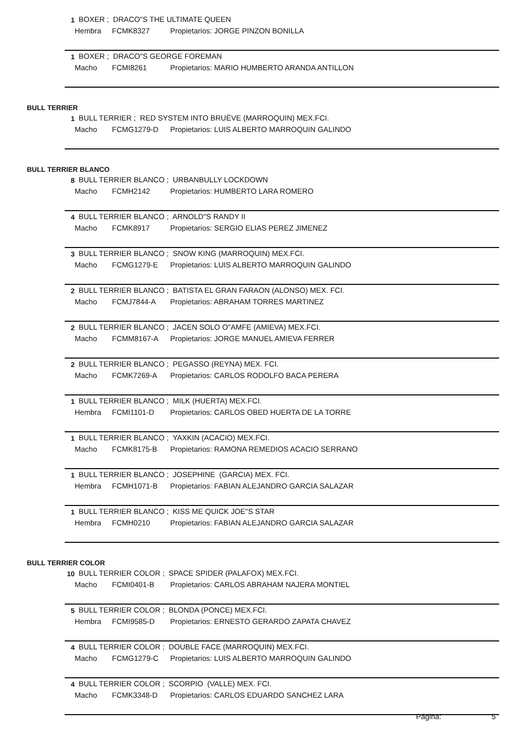1 BOXER ; DRACO"S THE ULTIMATE QUEEN
Hembra FCMK8327 Propietarios: JORGE PINZON BONILLA
1 BOXER ; DRACO"S GEORGE FOREMAN
Macho FCMI8261 Propietarios: MARIO HUMBERTO ARANDA ANTILLON
BULL TERRIER
1 BULL TERRIER ; RED SYSTEM INTO BRUËVE (MARROQUIN) MEX.FCI.
Macho FCMG1279-D Propietarios: LUIS ALBERTO MARROQUIN GALINDO
BULL TERRIER BLANCO
8 BULL TERRIER BLANCO ; URBANBULLY LOCKDOWN
Macho FCMH2142 Propietarios: HUMBERTO LARA ROMERO
4 BULL TERRIER BLANCO ; ARNOLD"S RANDY II
Macho FCMK8917 Propietarios: SERGIO ELIAS PEREZ JIMENEZ
3 BULL TERRIER BLANCO ; SNOW KING (MARROQUIN) MEX.FCI.
Macho FCMG1279-E Propietarios: LUIS ALBERTO MARROQUIN GALINDO
2 BULL TERRIER BLANCO ; BATISTA EL GRAN FARAON (ALONSO) MEX. FCI.
Macho FCMJ7844-A Propietarios: ABRAHAM TORRES MARTINEZ
2 BULL TERRIER BLANCO ; JACEN SOLO O"AMFE (AMIEVA) MEX.FCI.
Macho FCMM8167-A Propietarios: JORGE MANUEL AMIEVA FERRER
2 BULL TERRIER BLANCO ; PEGASSO (REYNA) MEX. FCI.
Macho FCMK7269-A Propietarios: CARLOS RODOLFO BACA PERERA
1 BULL TERRIER BLANCO ; MILK (HUERTA) MEX.FCI.
Hembra FCMI1101-D Propietarios: CARLOS OBED HUERTA DE LA TORRE
1 BULL TERRIER BLANCO ; YAXKIN (ACACIO) MEX.FCI.
Macho FCMK8175-B Propietarios: RAMONA REMEDIOS ACACIO SERRANO
1 BULL TERRIER BLANCO ; JOSEPHINE (GARCIA) MEX. FCI.
Hembra FCMH1071-B Propietarios: FABIAN ALEJANDRO GARCIA SALAZAR
1 BULL TERRIER BLANCO ; KISS ME QUICK JOE"S STAR
Hembra FCMH0210 Propietarios: FABIAN ALEJANDRO GARCIA SALAZAR
BULL TERRIER COLOR
10 BULL TERRIER COLOR ; SPACE SPIDER (PALAFOX) MEX.FCI.
Macho FCMI0401-B Propietarios: CARLOS ABRAHAM NAJERA MONTIEL
5 BULL TERRIER COLOR ; BLONDA (PONCE) MEX.FCI.
Hembra FCMI9585-D Propietarios: ERNESTO GERARDO ZAPATA CHAVEZ
4 BULL TERRIER COLOR ; DOUBLE FACE (MARROQUIN) MEX.FCI.
Macho FCMG1279-C Propietarios: LUIS ALBERTO MARROQUIN GALINDO
4 BULL TERRIER COLOR ; SCORPIO (VALLE) MEX. FCI.
Macho FCMK3348-D Propietarios: CARLOS EDUARDO SANCHEZ LARA
Página: 5